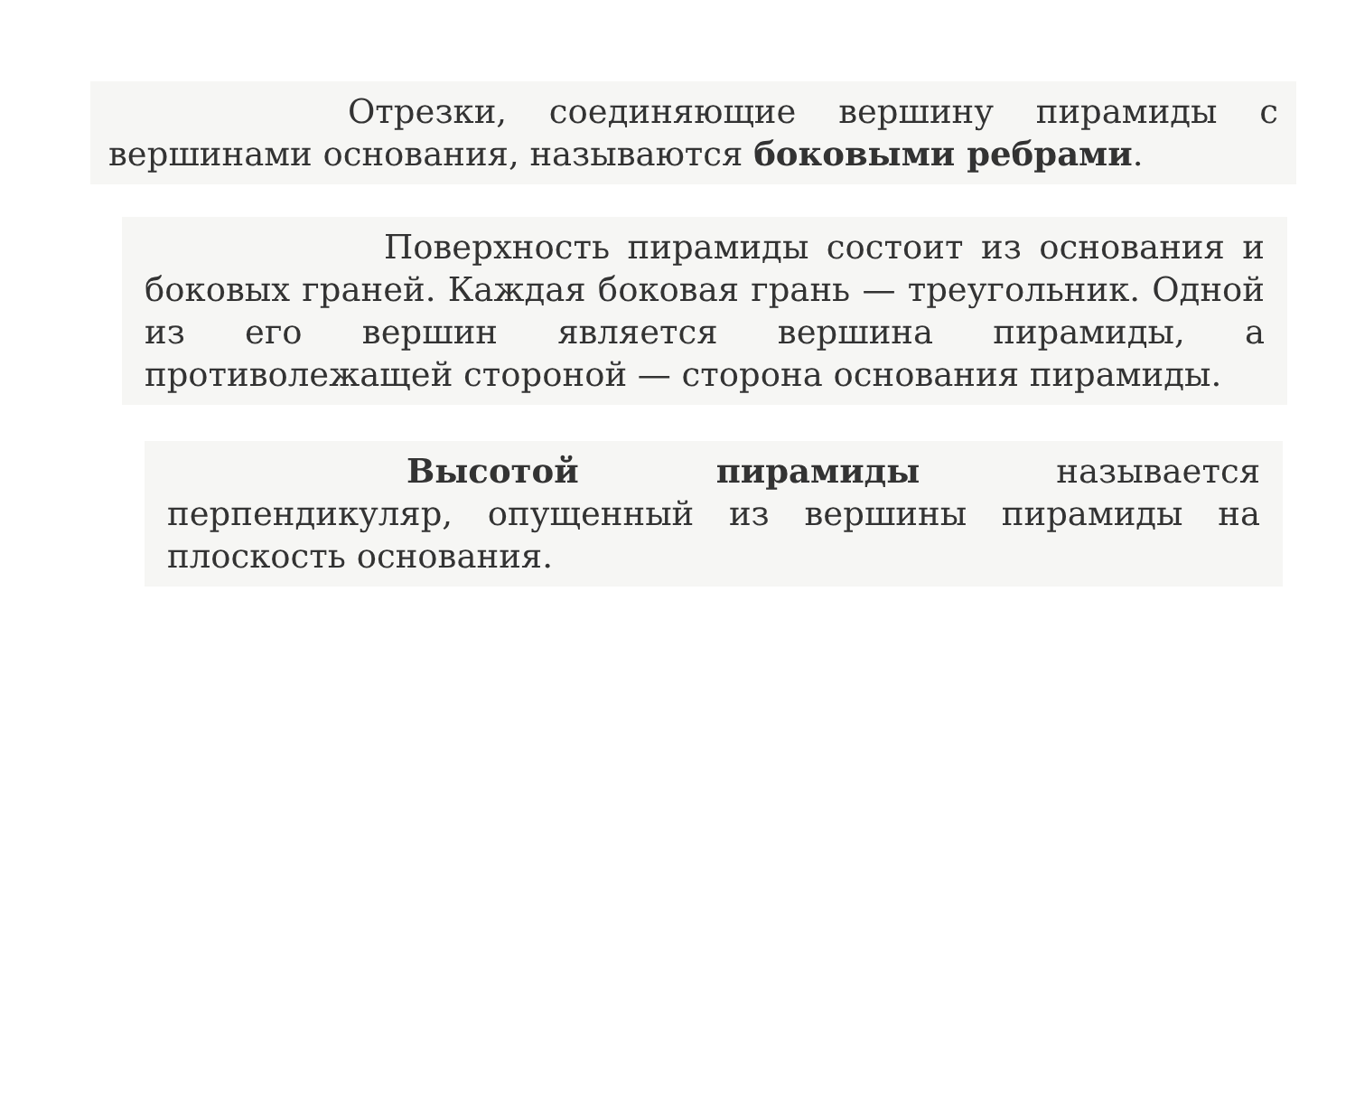Отрезки, соединяющие вершину пирамиды с вершинами основания, называются боковыми ребрами.
Поверхность пирамиды состоит из основания и боковых граней. Каждая боковая грань — треугольник. Одной из его вершин является вершина пирамиды, а противолежащей стороной — сторона основания пирамиды.
Высотой пирамиды называется перпендикуляр, опущенный из вершины пирамиды на плоскость основания.